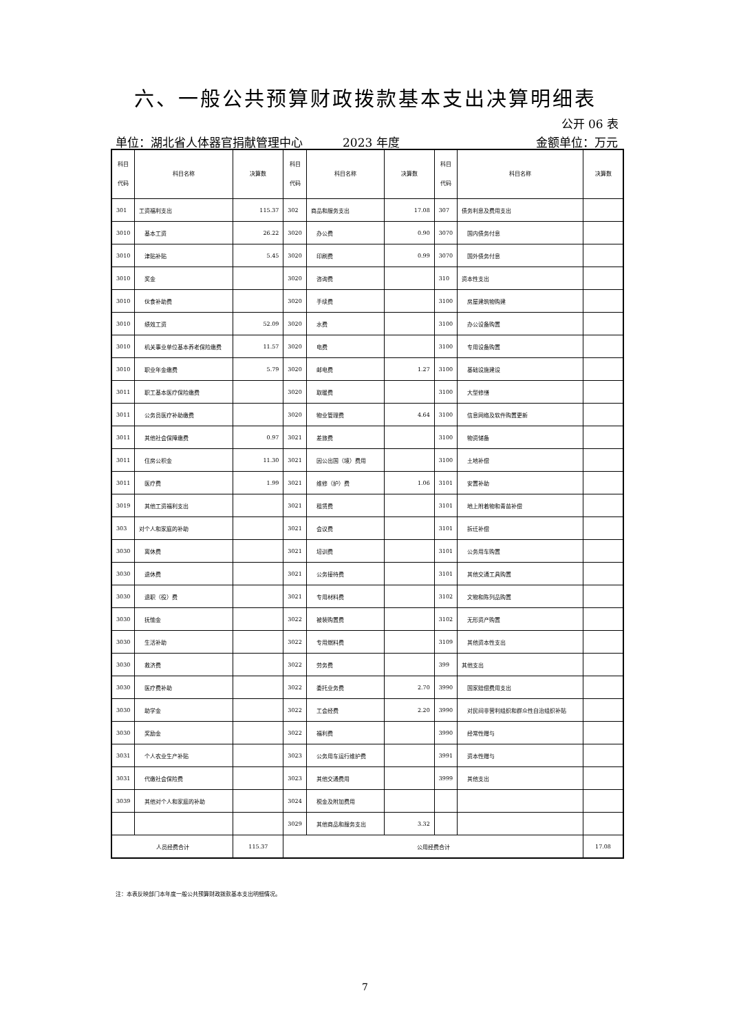六、一般公共预算财政拨款基本支出决算明细表
公开 06 表
单位：湖北省人体器官捐献管理中心 2023 年度 金额单位：万元
| 科目 代码 | 科目名称 | 决算数 | 科目 代码 | 科目名称 | 决算数 | 科目 代码 | 科目名称 | 决算数 |
| --- | --- | --- | --- | --- | --- | --- | --- | --- |
| 301 | 工资福利支出 | 115.37 | 302 | 商品和服务支出 | 17.08 | 307 | 债务利息及费用支出 | |
| 3010 | 基本工资 | 26.22 | 3020 | 办公费 | 0.90 | 3070 | 国内债务付息 | |
| 3010 | 津贴补贴 | 5.45 | 3020 | 印刷费 | 0.99 | 3070 | 国外债务付息 | |
| 3010 | 奖金 | | 3020 | 咨询费 | | 310 | 资本性支出 | |
| 3010 | 伙食补助费 | | 3020 | 手续费 | | 3100 | 房屋建筑物购建 | |
| 3010 | 绩效工资 | 52.09 | 3020 | 水费 | | 3100 | 办公设备购置 | |
| 3010 | 机关事业单位基本养老保险缴费 | 11.57 | 3020 | 电费 | | 3100 | 专用设备购置 | |
| 3010 | 职业年金缴费 | 5.79 | 3020 | 邮电费 | 1.27 | 3100 | 基础设施建设 | |
| 3011 | 职工基本医疗保险缴费 | | 3020 | 取暖费 | | 3100 | 大型修缮 | |
| 3011 | 公务员医疗补助缴费 | | 3020 | 物业管理费 | 4.64 | 3100 | 信息网络及软件购置更新 | |
| 3011 | 其他社会保障缴费 | 0.97 | 3021 | 差旅费 | | 3100 | 物资储备 | |
| 3011 | 住房公积金 | 11.30 | 3021 | 因公出国（境）费用 | | 3100 | 土地补偿 | |
| 3011 | 医疗费 | 1.99 | 3021 | 维修（护）费 | 1.06 | 3101 | 安置补助 | |
| 3019 | 其他工资福利支出 | | 3021 | 租赁费 | | 3101 | 地上附着物和青苗补偿 | |
| 303 | 对个人和家庭的补助 | | 3021 | 会议费 | | 3101 | 拆迁补偿 | |
| 3030 | 离休费 | | 3021 | 培训费 | | 3101 | 公务用车购置 | |
| 3030 | 退休费 | | 3021 | 公务接待费 | | 3101 | 其他交通工具购置 | |
| 3030 | 退职（役）费 | | 3021 | 专用材料费 | | 3102 | 文物和陈列品购置 | |
| 3030 | 抚恤金 | | 3022 | 被装购置费 | | 3102 | 无形资产购置 | |
| 3030 | 生活补助 | | 3022 | 专用燃料费 | | 3109 | 其他资本性支出 | |
| 3030 | 救济费 | | 3022 | 劳务费 | | 399 | 其他支出 | |
| 3030 | 医疗费补助 | | 3022 | 委托业务费 | 2.70 | 3990 | 国家赔偿费用支出 | |
| 3030 | 助学金 | | 3022 | 工会经费 | 2.20 | 3990 | 对民间非营利组织和群众性自治组织补贴 | |
| 3030 | 奖励金 | | 3022 | 福利费 | | 3990 | 经常性赠与 | |
| 3031 | 个人农业生产补贴 | | 3023 | 公务用车运行维护费 | | 3991 | 资本性赠与 | |
| 3031 | 代缴社会保险费 | | 3023 | 其他交通费用 | | 3999 | 其他支出 | |
| 3039 | 其他对个人和家庭的补助 | | 3024 | 税金及附加费用 | | | | |
| | | | 3029 | 其他商品和服务支出 | 3.32 | | | |
| 人员经费合计 | | 115.37 | 公用经费合计 | | | | | 17.08 |
注：本表反映部门本年度一般公共预算财政拨款基本支出明细情况。
7